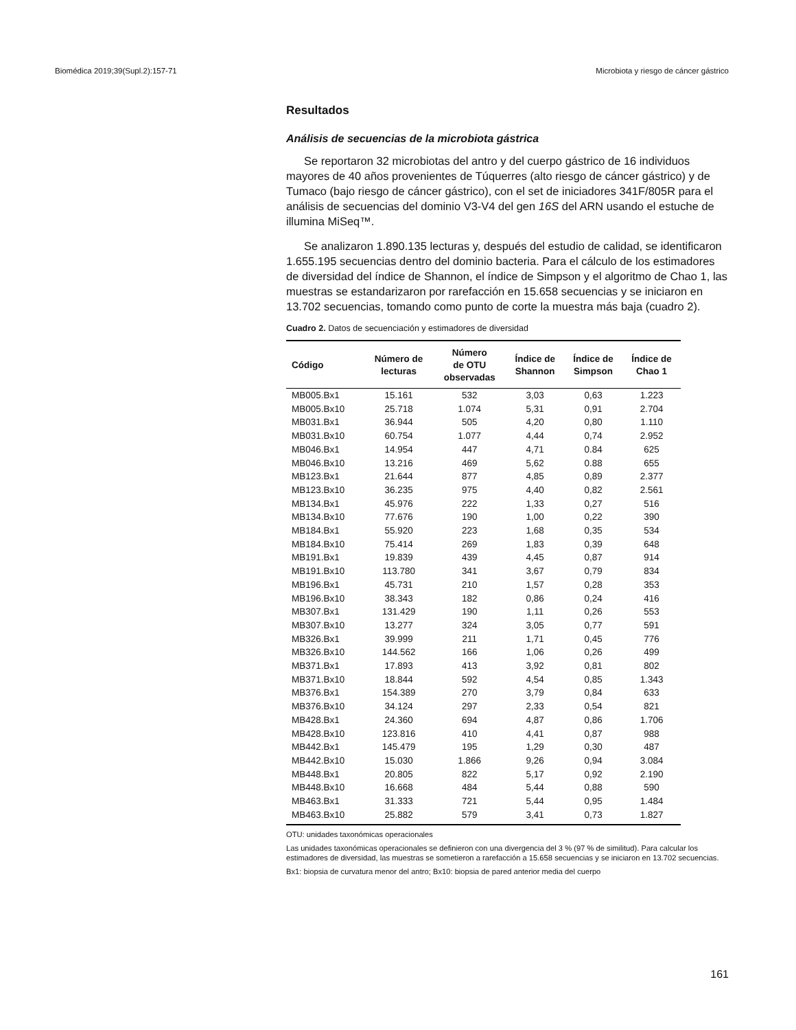Biomédica 2019;39(Supl.2):157-71 Microbiota y riesgo de cáncer gástrico
Resultados
Análisis de secuencias de la microbiota gástrica
Se reportaron 32 microbiotas del antro y del cuerpo gástrico de 16 individuos mayores de 40 años provenientes de Túquerres (alto riesgo de cáncer gástrico) y de Tumaco (bajo riesgo de cáncer gástrico), con el set de iniciadores 341F/805R para el análisis de secuencias del dominio V3-V4 del gen 16S del ARN usando el estuche de illumina MiSeq™.
Se analizaron 1.890.135 lecturas y, después del estudio de calidad, se identificaron 1.655.195 secuencias dentro del dominio bacteria. Para el cálculo de los estimadores de diversidad del índice de Shannon, el índice de Simpson y el algoritmo de Chao 1, las muestras se estandarizaron por rarefacción en 15.658 secuencias y se iniciaron en 13.702 secuencias, tomando como punto de corte la muestra más baja (cuadro 2).
Cuadro 2. Datos de secuenciación y estimadores de diversidad
| Código | Número de lecturas | Número de OTU observadas | Índice de Shannon | Índice de Simpson | Índice de Chao 1 |
| --- | --- | --- | --- | --- | --- |
| MB005.Bx1 | 15.161 | 532 | 3,03 | 0,63 | 1.223 |
| MB005.Bx10 | 25.718 | 1.074 | 5,31 | 0,91 | 2.704 |
| MB031.Bx1 | 36.944 | 505 | 4,20 | 0,80 | 1.110 |
| MB031.Bx10 | 60.754 | 1.077 | 4,44 | 0,74 | 2.952 |
| MB046.Bx1 | 14.954 | 447 | 4,71 | 0.84 | 625 |
| MB046.Bx10 | 13.216 | 469 | 5,62 | 0.88 | 655 |
| MB123.Bx1 | 21.644 | 877 | 4,85 | 0,89 | 2.377 |
| MB123.Bx10 | 36.235 | 975 | 4,40 | 0,82 | 2.561 |
| MB134.Bx1 | 45.976 | 222 | 1,33 | 0,27 | 516 |
| MB134.Bx10 | 77.676 | 190 | 1,00 | 0,22 | 390 |
| MB184.Bx1 | 55.920 | 223 | 1,68 | 0,35 | 534 |
| MB184.Bx10 | 75.414 | 269 | 1,83 | 0,39 | 648 |
| MB191.Bx1 | 19.839 | 439 | 4,45 | 0,87 | 914 |
| MB191.Bx10 | 113.780 | 341 | 3,67 | 0,79 | 834 |
| MB196.Bx1 | 45.731 | 210 | 1,57 | 0,28 | 353 |
| MB196.Bx10 | 38.343 | 182 | 0,86 | 0,24 | 416 |
| MB307.Bx1 | 131.429 | 190 | 1,11 | 0,26 | 553 |
| MB307.Bx10 | 13.277 | 324 | 3,05 | 0,77 | 591 |
| MB326.Bx1 | 39.999 | 211 | 1,71 | 0,45 | 776 |
| MB326.Bx10 | 144.562 | 166 | 1,06 | 0,26 | 499 |
| MB371.Bx1 | 17.893 | 413 | 3,92 | 0,81 | 802 |
| MB371.Bx10 | 18.844 | 592 | 4,54 | 0,85 | 1.343 |
| MB376.Bx1 | 154.389 | 270 | 3,79 | 0,84 | 633 |
| MB376.Bx10 | 34.124 | 297 | 2,33 | 0,54 | 821 |
| MB428.Bx1 | 24.360 | 694 | 4,87 | 0,86 | 1.706 |
| MB428.Bx10 | 123.816 | 410 | 4,41 | 0,87 | 988 |
| MB442.Bx1 | 145.479 | 195 | 1,29 | 0,30 | 487 |
| MB442.Bx10 | 15.030 | 1.866 | 9,26 | 0,94 | 3.084 |
| MB448.Bx1 | 20.805 | 822 | 5,17 | 0,92 | 2.190 |
| MB448.Bx10 | 16.668 | 484 | 5,44 | 0,88 | 590 |
| MB463.Bx1 | 31.333 | 721 | 5,44 | 0,95 | 1.484 |
| MB463.Bx10 | 25.882 | 579 | 3,41 | 0,73 | 1.827 |
OTU: unidades taxonómicas operacionales
Las unidades taxonómicas operacionales se definieron con una divergencia del 3 % (97 % de similitud). Para calcular los estimadores de diversidad, las muestras se sometieron a rarefacción a 15.658 secuencias y se iniciaron en 13.702 secuencias.
Bx1: biopsia de curvatura menor del antro; Bx10: biopsia de pared anterior media del cuerpo
161